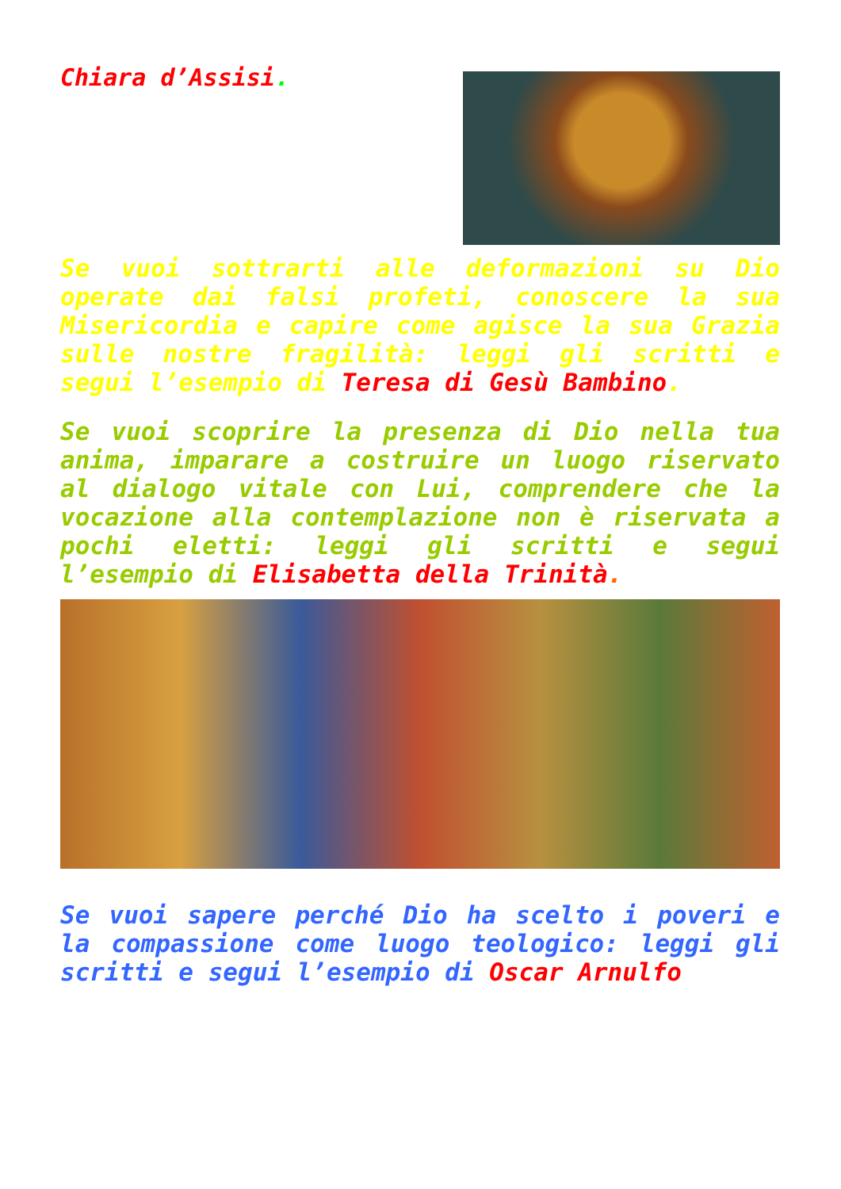Chiara d’Assisi.
Se vuoi sottrarti alle deformazioni su Dio operate dai falsi profeti, conoscere la sua Misericordia e capire come agisce la sua Grazia sulle nostre fragilità: leggi gli scritti e segui l’esempio di Teresa di Gesù Bambino.
Se vuoi scoprire la presenza di Dio nella tua anima, imparare a costruire un luogo riservato al dialogo vitale con Lui, comprendere che la vocazione alla contemplazione non è riservata a pochi eletti: leggi gli scritti e segui l’esempio di Elisabetta della Trinità.
Se vuoi sapere perché Dio ha scelto i poveri e la compassione come luogo teologico: leggi gli scritti e segui l’esempio di Oscar Arnulfo